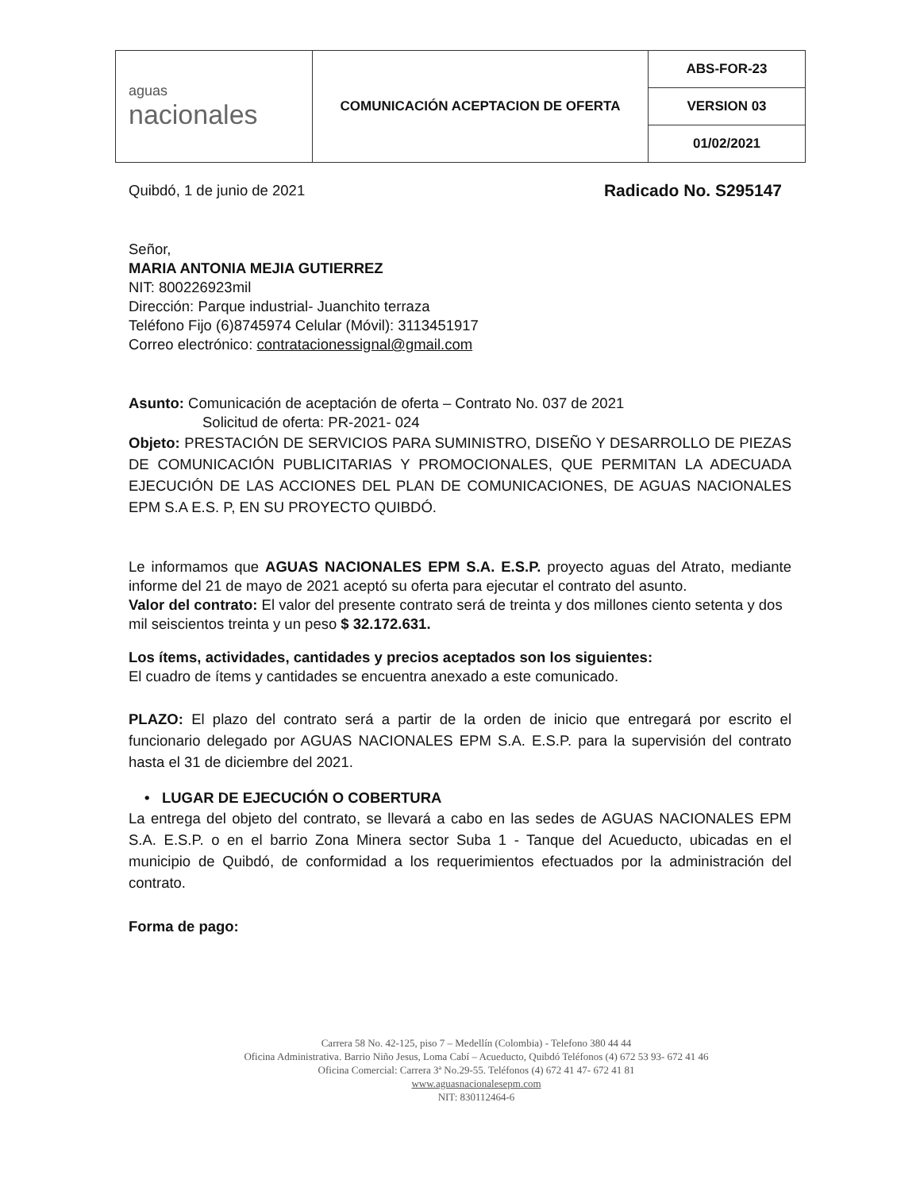| aguas nacionales | COMUNICACIÓN ACEPTACION DE OFERTA | ABS-FOR-23 |
| | | VERSION 03 |
| | | 01/02/2021 |
Quibdó, 1 de junio de 2021 Radicado No. S295147
Señor,
MARIA ANTONIA MEJIA GUTIERREZ
NIT: 800226923mil
Dirección: Parque industrial- Juanchito terraza
Teléfono Fijo (6)8745974 Celular (Móvil): 3113451917
Correo electrónico: contratacionessignal@gmail.com
Asunto: Comunicación de aceptación de oferta – Contrato No. 037 de 2021
Solicitud de oferta: PR-2021- 024
Objeto: PRESTACIÓN DE SERVICIOS PARA SUMINISTRO, DISEÑO Y DESARROLLO DE PIEZAS DE COMUNICACIÓN PUBLICITARIAS Y PROMOCIONALES, QUE PERMITAN LA ADECUADA EJECUCIÓN DE LAS ACCIONES DEL PLAN DE COMUNICACIONES, DE AGUAS NACIONALES EPM S.A E.S. P, EN SU PROYECTO QUIBDÓ.
Le informamos que AGUAS NACIONALES EPM S.A. E.S.P. proyecto aguas del Atrato, mediante informe del 21 de mayo de 2021 aceptó su oferta para ejecutar el contrato del asunto.
Valor del contrato: El valor del presente contrato será de treinta y dos millones ciento setenta y dos mil seiscientos treinta y un peso $ 32.172.631.
Los ítems, actividades, cantidades y precios aceptados son los siguientes:
El cuadro de ítems y cantidades se encuentra anexado a este comunicado.
PLAZO: El plazo del contrato será a partir de la orden de inicio que entregará por escrito el funcionario delegado por AGUAS NACIONALES EPM S.A. E.S.P. para la supervisión del contrato hasta el 31 de diciembre del 2021.
• LUGAR DE EJECUCIÓN O COBERTURA
La entrega del objeto del contrato, se llevará a cabo en las sedes de AGUAS NACIONALES EPM S.A. E.S.P. o en el barrio Zona Minera sector Suba 1 - Tanque del Acueducto, ubicadas en el municipio de Quibdó, de conformidad a los requerimientos efectuados por la administración del contrato.
Forma de pago:
Carrera 58 No. 42-125, piso 7 – Medellín (Colombia) - Telefono 380 44 44
Oficina Administrativa. Barrio Niño Jesus, Loma Cabí – Acueducto, Quibdó Teléfonos (4) 672 53 93- 672 41 46
Oficina Comercial: Carrera 3ª No.29-55. Teléfonos (4) 672 41 47- 672 41 81
www.aguasnacionalesepm.com
NIT: 830112464-6